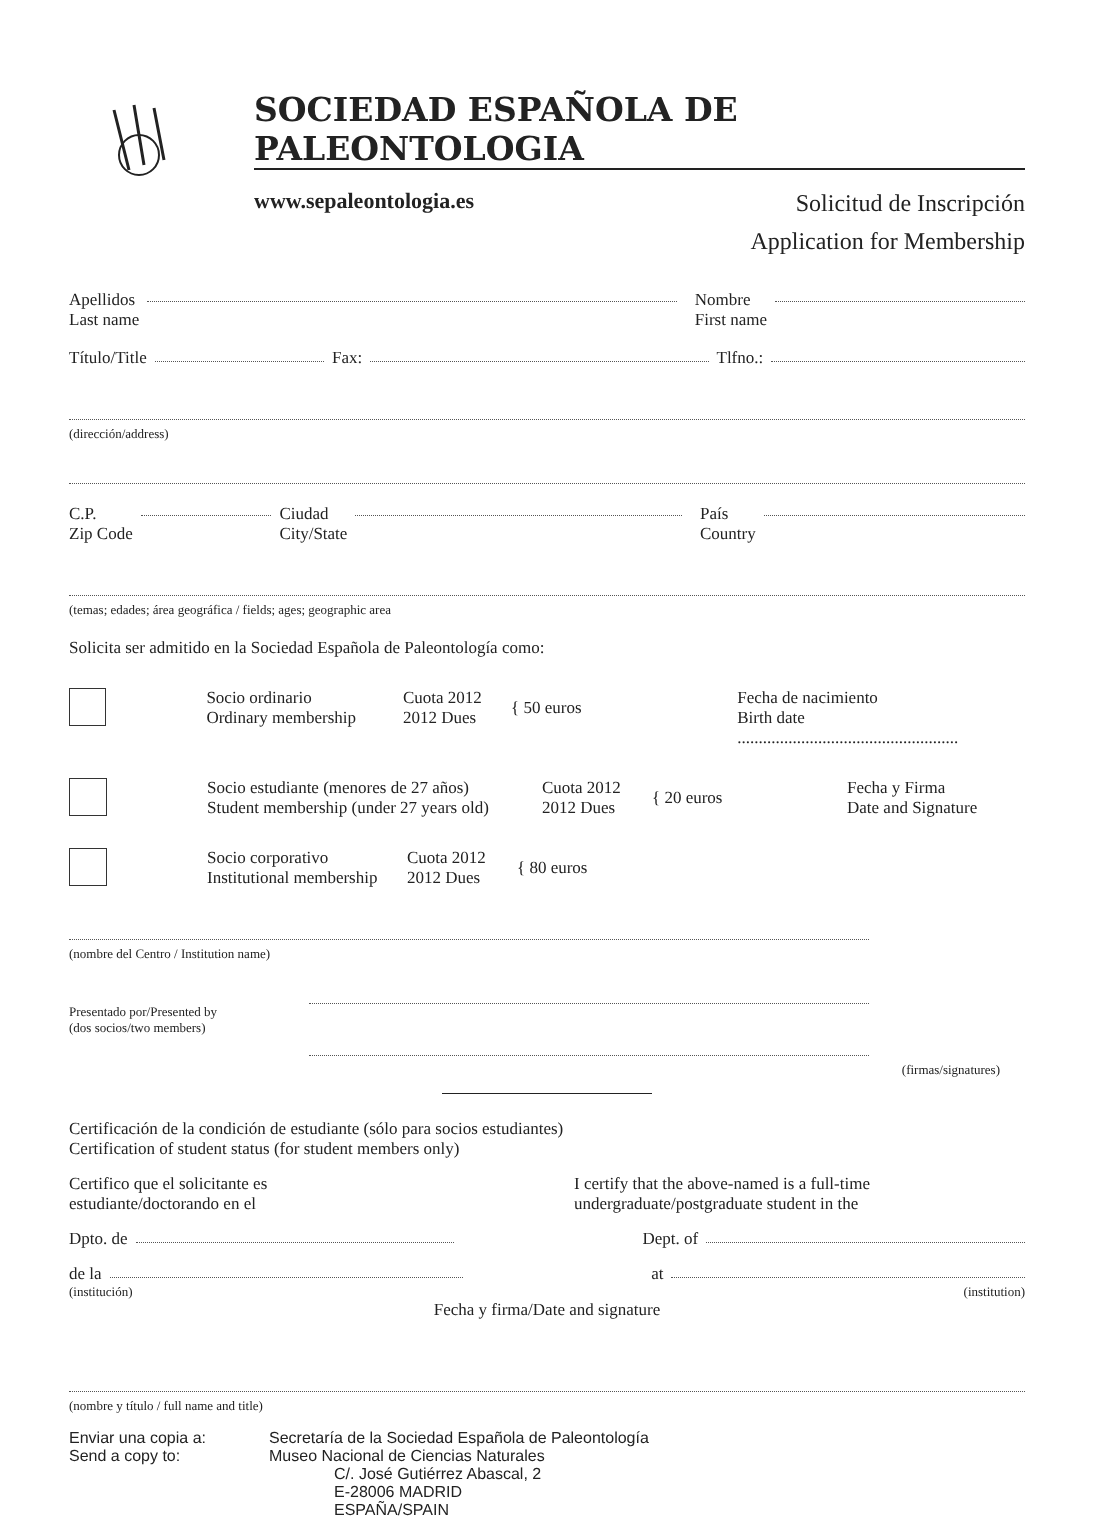SOCIEDAD ESPAÑOLA DE PALEONTOLOGIA
www.sepaleontologia.es
Solicitud de Inscripción
Application for Membership
Apellidos
Last name
Nombre
First name
Título/Title
Fax:
Tlfno.:
(dirección/address)
C.P.
Zip Code
Ciudad
City/State
País
Country
(temas; edades; área geográfica / fields; ages; geographic area
Solicita ser admitido en la Sociedad Española de Paleontología como:
Socio ordinario
Ordinary membership
Cuota 2012
2012 Dues
{ 50 euros
Fecha de nacimiento
Birth date ....................................................
Socio estudiante (menores de 27 años)
Student membership (under 27 years old)
Cuota 2012
2012 Dues
{ 20 euros
Fecha y Firma
Date and Signature
Socio corporativo
Institutional membership
Cuota 2012
2012 Dues
{ 80 euros
(nombre del Centro / Institution name)
Presentado por/Presented by
(dos socios/two members)
(firmas/signatures)
Certificación de la condición de estudiante (sólo para socios estudiantes)
Certification of student status (for student members only)
Certifico que el solicitante es
estudiante/doctorando en el
I certify that the above-named is a full-time
undergraduate/postgraduate student in the
Dpto. de
Dept. of
de la
at
(institución) (institution)
Fecha y firma/Date and signature
(nombre y título / full name and title)
Enviar una copia a:
Send a copy to:
Secretaría de la Sociedad Española de Paleontología
Museo Nacional de Ciencias Naturales
C/. José Gutiérrez Abascal, 2
E-28006 MADRID
ESPAÑA/SPAIN